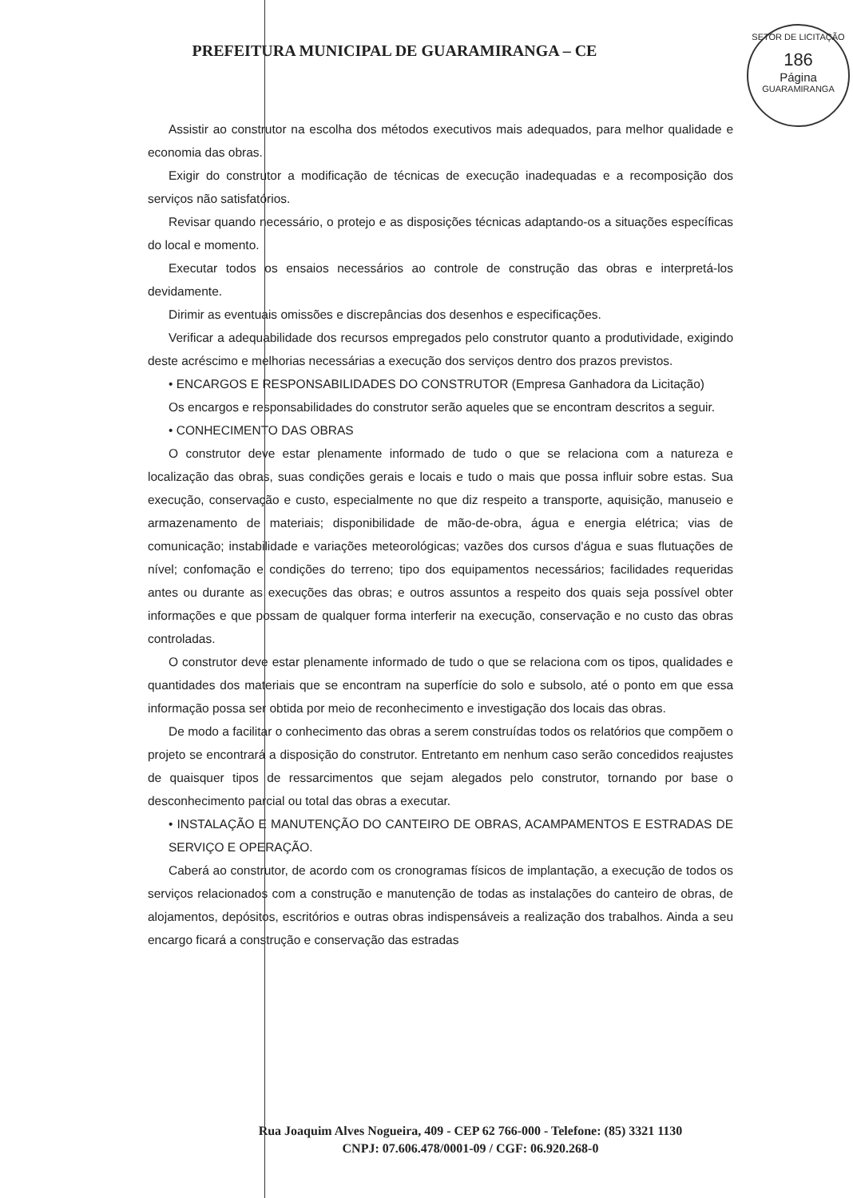SETOR DE LICITAÇÃO
186
Página
GUARAMIRANGA
PREFEITURA MUNICIPAL DE GUARAMIRANGA – CE
Assistir ao construtor na escolha dos métodos executivos mais adequados, para melhor qualidade e economia das obras.
Exigir do construtor a modificação de técnicas de execução inadequadas e a recomposição dos serviços não satisfatórios.
Revisar quando necessário, o protejo e as disposições técnicas adaptando-os a situações específicas do local e momento.
Executar todos os ensaios necessários ao controle de construção das obras e interpretá-los devidamente.
Dirimir as eventuais omissões e discrepâncias dos desenhos e especificações.
Verificar a adequabilidade dos recursos empregados pelo construtor quanto a produtividade, exigindo deste acréscimo e melhorias necessárias a execução dos serviços dentro dos prazos previstos.
• ENCARGOS E RESPONSABILIDADES DO CONSTRUTOR (Empresa Ganhadora da Licitação)
Os encargos e responsabilidades do construtor serão aqueles que se encontram descritos a seguir.
• CONHECIMENTO DAS OBRAS
O construtor deve estar plenamente informado de tudo o que se relaciona com a natureza e localização das obras, suas condições gerais e locais e tudo o mais que possa influir sobre estas. Sua execução, conservação e custo, especialmente no que diz respeito a transporte, aquisição, manuseio e armazenamento de materiais; disponibilidade de mão-de-obra, água e energia elétrica; vias de comunicação; instabilidade e variações meteorológicas; vazões dos cursos d'água e suas flutuações de nível; confomação e condições do terreno; tipo dos equipamentos necessários; facilidades requeridas antes ou durante as execuções das obras; e outros assuntos a respeito dos quais seja possível obter informações e que possam de qualquer forma interferir na execução, conservação e no custo das obras controladas.
O construtor deve estar plenamente informado de tudo o que se relaciona com os tipos, qualidades e quantidades dos materiais que se encontram na superfície do solo e subsolo, até o ponto em que essa informação possa ser obtida por meio de reconhecimento e investigação dos locais das obras.
De modo a facilitar o conhecimento das obras a serem construídas todos os relatórios que compõem o projeto se encontrará a disposição do construtor. Entretanto em nenhum caso serão concedidos reajustes de quaisquer tipos de ressarcimentos que sejam alegados pelo construtor, tornando por base o desconhecimento parcial ou total das obras a executar.
• INSTALAÇÃO E MANUTENÇÃO DO CANTEIRO DE OBRAS, ACAMPAMENTOS E ESTRADAS DE SERVIÇO E OPERAÇÃO.
Caberá ao construtor, de acordo com os cronogramas físicos de implantação, a execução de todos os serviços relacionados com a construção e manutenção de todas as instalações do canteiro de obras, de alojamentos, depósitos, escritórios e outras obras indispensáveis a realização dos trabalhos. Ainda a seu encargo ficará a construção e conservação das estradas
Rua Joaquim Alves Nogueira, 409 - CEP 62 766-000 - Telefone: (85) 3321 1130
CNPJ: 07.606.478/0001-09 / CGF: 06.920.268-0